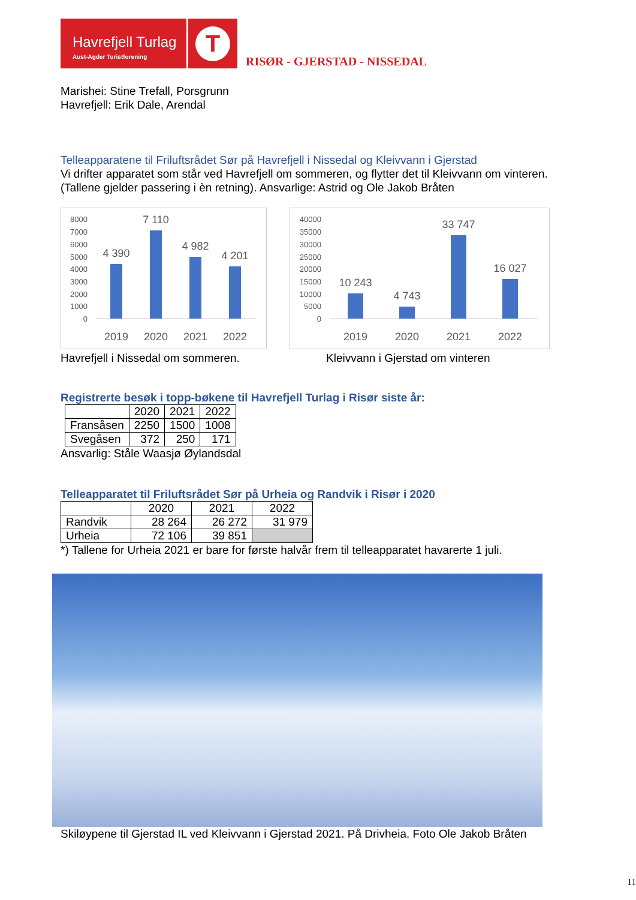Havrefjell Turlag
Aust-Agder Turistforening
T
RISØR - GJERSTAD - NISSEDAL
Marishei: Stine Trefall, Porsgrunn
Havrefjell: Erik Dale, Arendal
Telleapparatene til Friluftsrådet Sør på Havrefjell i Nissedal og Kleivvann i Gjerstad
Vi drifter apparatet som står ved Havrefjell om sommeren, og flytter det til Kleivvann om vinteren. (Tallene gjelder passering i èn retning). Ansvarlige: Astrid og Ole Jakob Bråten
8000
7000
6000
5000
4000
3000
2000
1000
0
4 390
7 110
4 982
4 201
2019
2020
2021
2022
40000
35000
30000
25000
20000
15000
10000
5000
0
10 243
4 743
33 747
16 027
2019
2020
2021
2022
Havrefjell i Nissedal om sommeren. Kleivvann i Gjerstad om vinteren
Registrerte besøk i topp-bøkene til Havrefjell Turlag i Risør siste år:
| | 2020 | 2021 | 2022 |
| --- | --- | --- | --- |
| Fransåsen | 2250 | 1500 | 1008 |
| Svegåsen | 372 | 250 | 171 |
Ansvarlig: Ståle Waasjø Øylandsdal
Telleapparatet til Friluftsrådet Sør på Urheia og Randvik i Risør i 2020
| | 2020 | 2021 | 2022 |
| --- | --- | --- | --- |
| Randvik | 28 264 | 26 272 | 31 979 |
| Urheia | 72 106 | 39 851 | |
*) Tallene for Urheia 2021 er bare for første halvår frem til telleapparatet havarerte 1 juli.
Skiløypene til Gjerstad IL ved Kleivvann i Gjerstad 2021. På Drivheia. Foto Ole Jakob Bråten
11